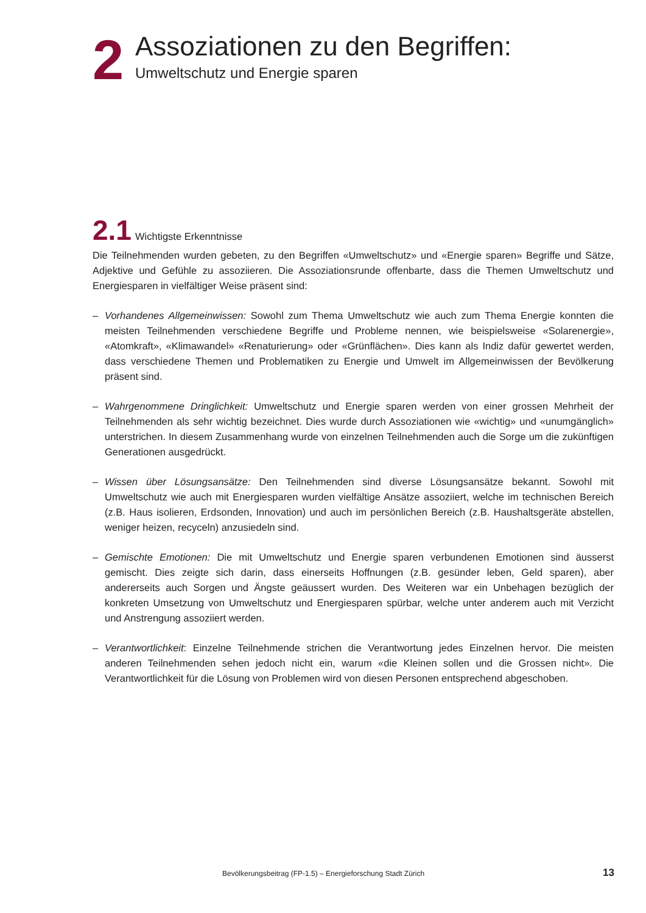2
Assoziationen zu den Begriffen:
Umweltschutz und Energie sparen
2.1
Wichtigste Erkenntnisse
Die Teilnehmenden wurden gebeten, zu den Begriffen «Umweltschutz» und «Energie sparen» Begriffe und Sätze, Adjektive und Gefühle zu assoziieren. Die Assoziationsrunde offenbarte, dass die Themen Umweltschutz und Energiesparen in vielfältiger Weise präsent sind:
– Vorhandenes Allgemeinwissen: Sowohl zum Thema Umweltschutz wie auch zum Thema Energie konnten die meisten Teilnehmenden verschiedene Begriffe und Probleme nennen, wie beispielsweise «Solarenergie», «Atomkraft», «Klimawandel» «Renaturierung» oder «Grünflächen». Dies kann als Indiz dafür gewertet werden, dass verschiedene Themen und Problematiken zu Energie und Umwelt im Allgemeinwissen der Bevölkerung präsent sind.
– Wahrgenommene Dringlichkeit: Umweltschutz und Energie sparen werden von einer grossen Mehrheit der Teilnehmenden als sehr wichtig bezeichnet. Dies wurde durch Assoziationen wie «wichtig» und «unumgänglich» unterstrichen. In diesem Zusammenhang wurde von einzelnen Teilnehmenden auch die Sorge um die zukünftigen Generationen ausgedrückt.
– Wissen über Lösungsansätze: Den Teilnehmenden sind diverse Lösungsansätze bekannt. Sowohl mit Umweltschutz wie auch mit Energiesparen wurden vielfältige Ansätze assoziiert, welche im technischen Bereich (z.B. Haus isolieren, Erdsonden, Innovation) und auch im persönlichen Bereich (z.B. Haushaltsgeräte abstellen, weniger heizen, recyceln) anzusiedeln sind.
– Gemischte Emotionen: Die mit Umweltschutz und Energie sparen verbundenen Emotionen sind äusserst gemischt. Dies zeigte sich darin, dass einerseits Hoffnungen (z.B. gesünder leben, Geld sparen), aber andererseits auch Sorgen und Ängste geäussert wurden. Des Weiteren war ein Unbehagen bezüglich der konkreten Umsetzung von Umweltschutz und Energiesparen spürbar, welche unter anderem auch mit Verzicht und Anstrengung assoziiert werden.
– Verantwortlichkeit: Einzelne Teilnehmende strichen die Verantwortung jedes Einzelnen hervor. Die meisten anderen Teilnehmenden sehen jedoch nicht ein, warum «die Kleinen sollen und die Grossen nicht». Die Verantwortlichkeit für die Lösung von Problemen wird von diesen Personen entsprechend abgeschoben.
Bevölkerungsbeitrag (FP-1.5) – Energieforschung Stadt Zürich 13